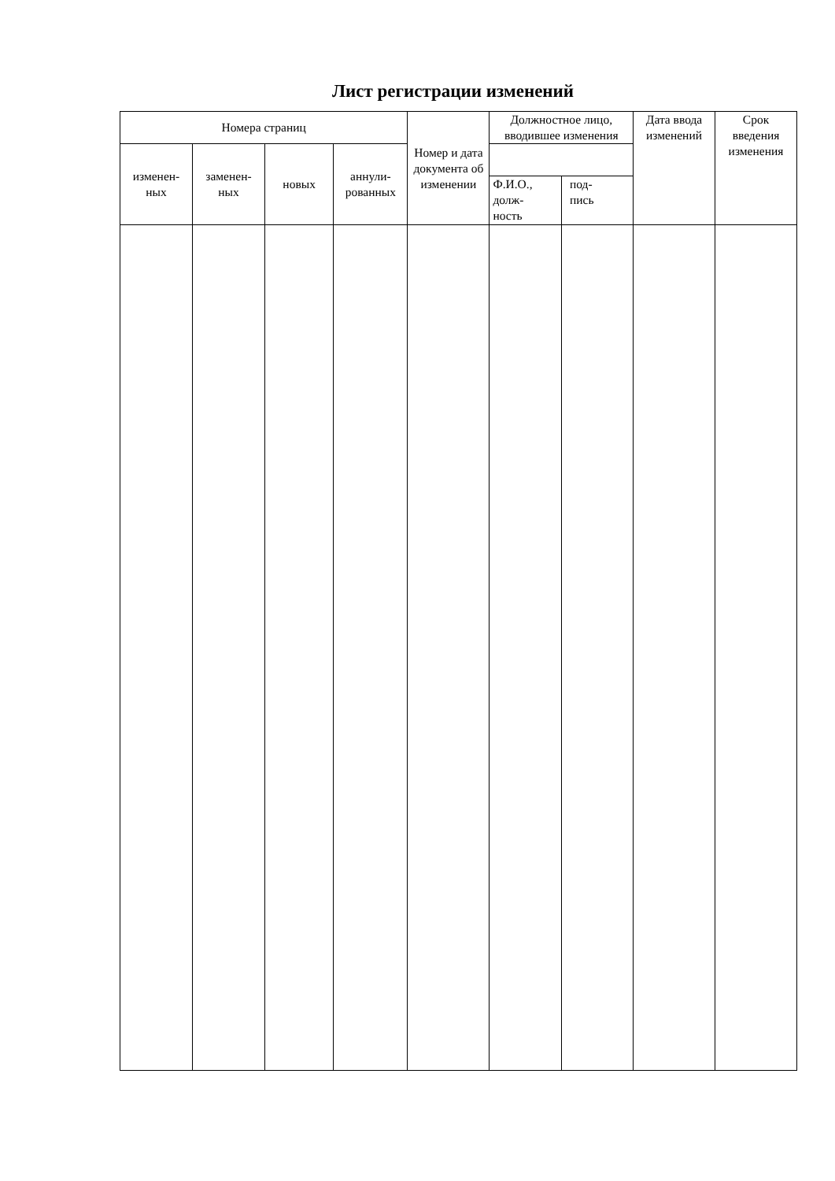Лист регистрации изменений
| Номера страниц | | | | Номер и дата документа об изменении | Должностное лицо, вводившее изменения | | Дата ввода изменений | Срок введения изменения |
| --- | --- | --- | --- | --- | --- | --- | --- | --- |
| изменен- ных | заменен- ных | новых | аннули- рованных | | | | | |
| | | | | | Ф.И.О., долж- ность | под- пись | | |